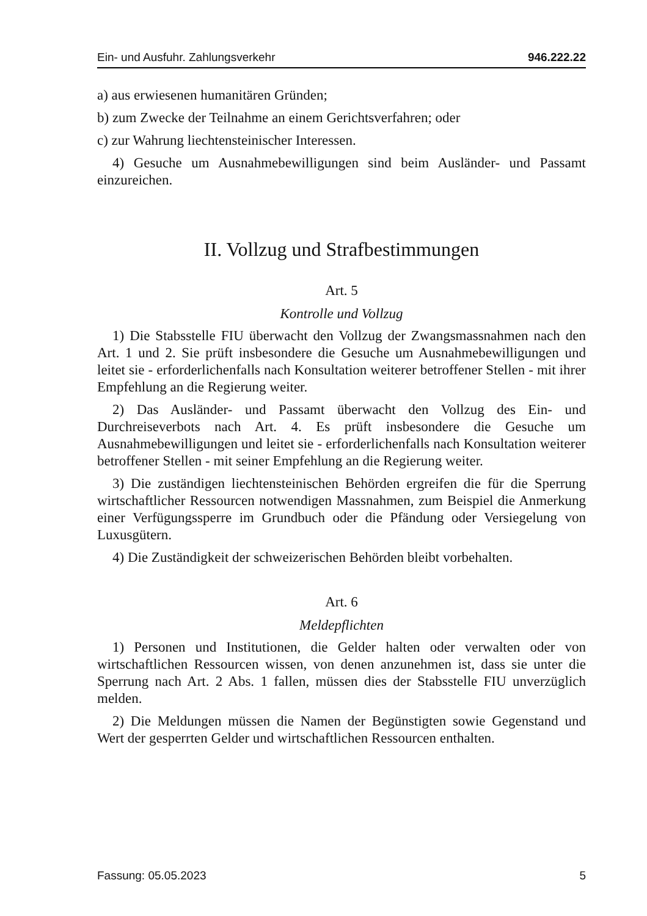Ein- und Ausfuhr. Zahlungsverkehr 946.222.22
a) aus erwiesenen humanitären Gründen;
b) zum Zwecke der Teilnahme an einem Gerichtsverfahren; oder
c) zur Wahrung liechtensteinischer Interessen.
4) Gesuche um Ausnahmebewilligungen sind beim Ausländer- und Passamt einzureichen.
II. Vollzug und Strafbestimmungen
Art. 5
Kontrolle und Vollzug
1) Die Stabsstelle FIU überwacht den Vollzug der Zwangsmassnahmen nach den Art. 1 und 2. Sie prüft insbesondere die Gesuche um Ausnahmebewilligungen und leitet sie - erforderlichenfalls nach Konsultation weiterer betroffener Stellen - mit ihrer Empfehlung an die Regierung weiter.
2) Das Ausländer- und Passamt überwacht den Vollzug des Ein- und Durchreiseverbots nach Art. 4. Es prüft insbesondere die Gesuche um Ausnahmebewilligungen und leitet sie - erforderlichenfalls nach Konsultation weiterer betroffener Stellen - mit seiner Empfehlung an die Regierung weiter.
3) Die zuständigen liechtensteinischen Behörden ergreifen die für die Sperrung wirtschaftlicher Ressourcen notwendigen Massnahmen, zum Beispiel die Anmerkung einer Verfügungssperre im Grundbuch oder die Pfändung oder Versiegelung von Luxusgütern.
4) Die Zuständigkeit der schweizerischen Behörden bleibt vorbehalten.
Art. 6
Meldepflichten
1) Personen und Institutionen, die Gelder halten oder verwalten oder von wirtschaftlichen Ressourcen wissen, von denen anzunehmen ist, dass sie unter die Sperrung nach Art. 2 Abs. 1 fallen, müssen dies der Stabsstelle FIU unverzüglich melden.
2) Die Meldungen müssen die Namen der Begünstigten sowie Gegenstand und Wert der gesperrten Gelder und wirtschaftlichen Ressourcen enthalten.
Fassung: 05.05.2023 5